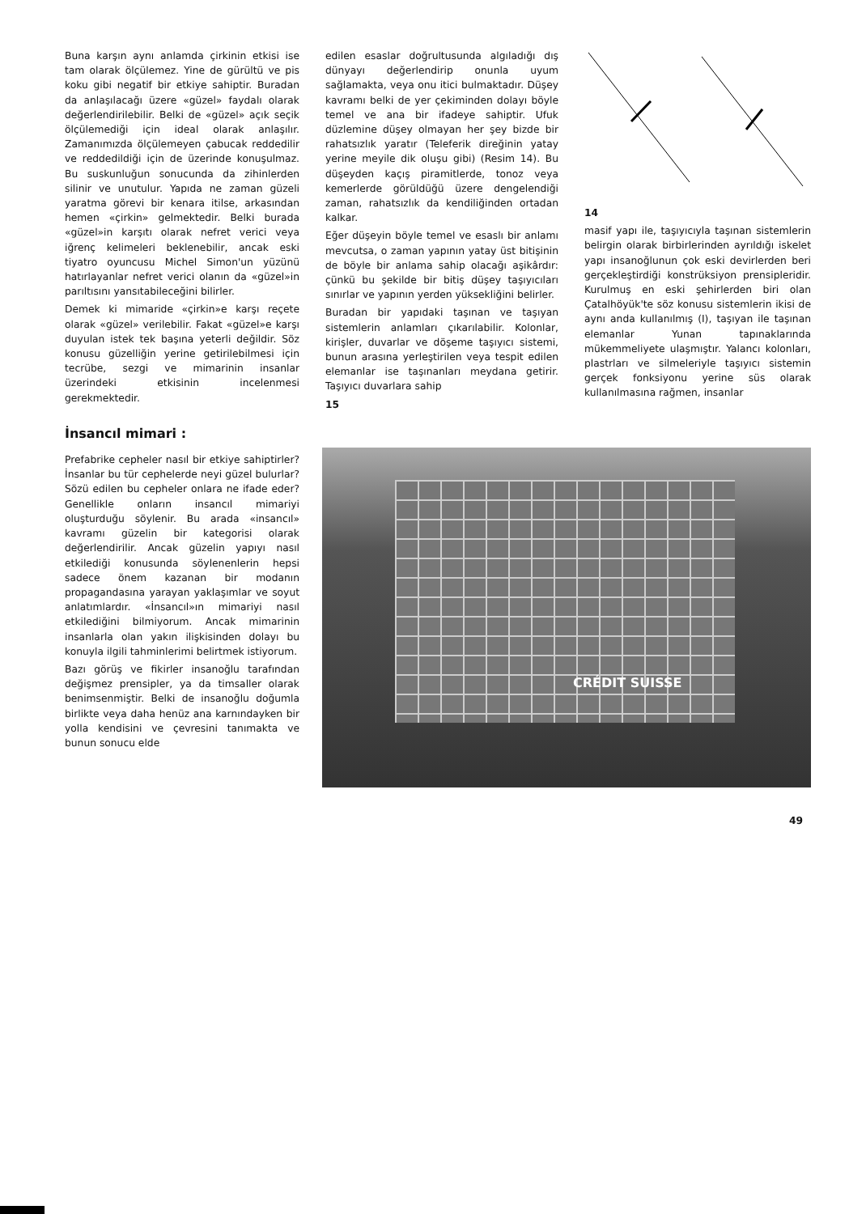Buna karşın aynı anlamda çirkinin etkisi ise tam olarak ölçülemez. Yine de gürültü ve pis koku gibi negatif bir etkiye sahiptir. Buradan da anlaşılacağı üzere «güzel» faydalı olarak değerlendirilebilir. Belki de «güzel» açık seçik ölçülemediği için ideal olarak anlaşılır. Zamanımızda ölçülemeyen çabucak reddedilir ve reddedildiği için de üzerinde konuşulmaz. Bu suskunluğun sonucunda da zihinlerden silinir ve unutulur. Yapıda ne zaman güzeli yaratma görevi bir kenara itilse, arkasından hemen «çirkin» gelmektedir. Belki burada «güzel»in karşıtı olarak nefret verici veya iğrenç kelimeleri beklenebilir, ancak eski tiyatro oyuncusu Michel Simon'un yüzünü hatırlayanlar nefret verici olanın da «güzel»in parıltısını yansıtabileceğini bilirler.
Demek ki mimaride «çirkin»e karşı reçete olarak «güzel» verilebilir. Fakat «güzel»e karşı duyulan istek tek başına yeterli değildir. Söz konusu güzelliğin yerine getirilebilmesi için tecrübe, sezgi ve mimarinin insanlar üzerindeki etkisinin incelenmesi gerekmektedir.
İnsancıl mimari :
Prefabrike cepheler nasıl bir etkiye sahiptirler? İnsanlar bu tür cephelerde neyi güzel bulurlar? Sözü edilen bu cepheler onlara ne ifade eder? Genellikle onların insancıl mimariyi oluşturduğu söylenir. Bu arada «insancıl» kavramı güzelin bir kategorisi olarak değerlendirilir. Ancak güzelin yapıyı nasıl etkilediği konusunda söylenenlerin hepsi sadece önem kazanan bir modanın propagandasına yarayan yaklaşımlar ve soyut anlatımlardır. «İnsancıl»ın mimariyi nasıl etkilediğini bilmiyorum. Ancak mimarinin insanlarla olan yakın ilişkisinden dolayı bu konuyla ilgili tahminlerimi belirtmek istiyorum.
Bazı görüş ve fikirler insanoğlu tarafından değişmez prensipler, ya da timsaller olarak benimsenmiştir. Belki de insanoğlu doğumla birlikte veya daha henüz ana karnındayken bir yolla kendisini ve çevresini tanımakta ve bunun sonucu elde
edilen esaslar doğrultusunda algıladığı dış dünyayı değerlendirip onunla uyum sağlamakta, veya onu itici bulmaktadır. Düşey kavramı belki de yer çekiminden dolayı böyle temel ve ana bir ifadeye sahiptir. Ufuk düzlemine düşey olmayan her şey bizde bir rahatsızlık yaratır (Teleferik direğinin yatay yerine meyile dik oluşu gibi) (Resim 14). Bu düşeyden kaçış piramitlerde, tonoz veya kemerlerde görüldüğü üzere dengelendiği zaman, rahatsızlık da kendiliğinden ortadan kalkar.
Eğer düşeyin böyle temel ve esaslı bir anlamı mevcutsa, o zaman yapının yatay üst bitişinin de böyle bir anlama sahip olacağı aşikârdır: çünkü bu şekilde bir bitiş düşey taşıyıcıları sınırlar ve yapının yerden yüksekliğini belirler.
Buradan bir yapıdaki taşınan ve taşıyan sistemlerin anlamları çıkarılabilir. Kolonlar, kirişler, duvarlar ve döşeme taşıyıcı sistemi, bunun arasına yerleştirilen veya tespit edilen elemanlar ise taşınanları meydana getirir. Taşıyıcı duvarlara sahip
15
14
masif yapı ile, taşıyıcıyla taşınan sistemlerin belirgin olarak birbirlerinden ayrıldığı iskelet yapı insanoğlunun çok eski devirlerden beri gerçekleştirdiği konstrüksiyon prensipleridir. Kurulmuş en eski şehirlerden biri olan Çatalhöyük'te söz konusu sistemlerin ikisi de aynı anda kullanılmış (I), taşıyan ile taşınan elemanlar Yunan tapınaklarında mükemmeliyete ulaşmıştır. Yalancı kolonları, plastrları ve silmeleriyle taşıyıcı sistemin gerçek fonksiyonu yerine süs olarak kullanılmasına rağmen, insanlar
CRÉDIT SUISSE
49